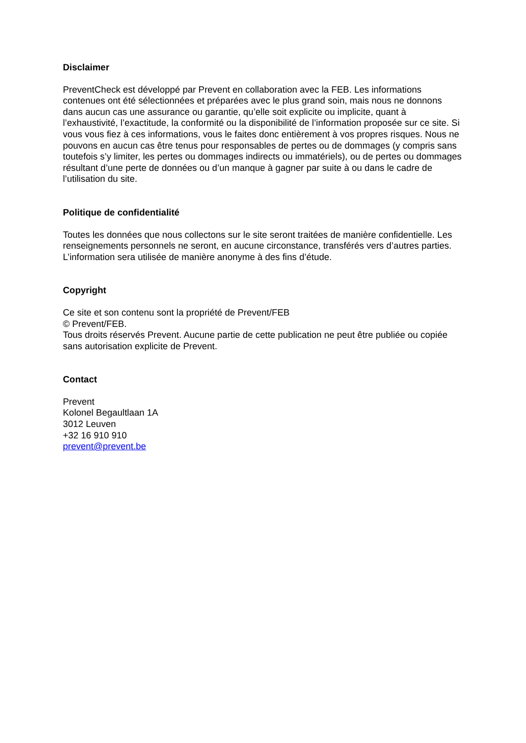Disclaimer
PreventCheck est développé par Prevent en collaboration avec la FEB. Les informations contenues ont été sélectionnées et préparées avec le plus grand soin, mais nous ne donnons dans aucun cas une assurance ou garantie, qu’elle soit explicite ou implicite, quant à l’exhaustivité, l’exactitude, la conformité ou la disponibilité de l’information proposée sur ce site. Si vous vous fiez à ces informations, vous le faites donc entièrement à vos propres risques. Nous ne pouvons en aucun cas être tenus pour responsables de pertes ou de dommages (y compris sans toutefois s’y limiter, les pertes ou dommages indirects ou immatériels), ou de pertes ou dommages résultant d’une perte de données ou d’un manque à gagner par suite à ou dans le cadre de l’utilisation du site.
Politique de confidentialité
Toutes les données que nous collectons sur le site seront traitées de manière confidentielle. Les renseignements personnels ne seront, en aucune circonstance, transférés vers d’autres parties. L’information sera utilisée de manière anonyme à des fins d’étude.
Copyright
Ce site et son contenu sont la propriété de Prevent/FEB
© Prevent/FEB.
Tous droits réservés Prevent. Aucune partie de cette publication ne peut être publiée ou copiée sans autorisation explicite de Prevent.
Contact
Prevent
Kolonel Begaultlaan 1A
3012 Leuven
+32 16 910 910
prevent@prevent.be